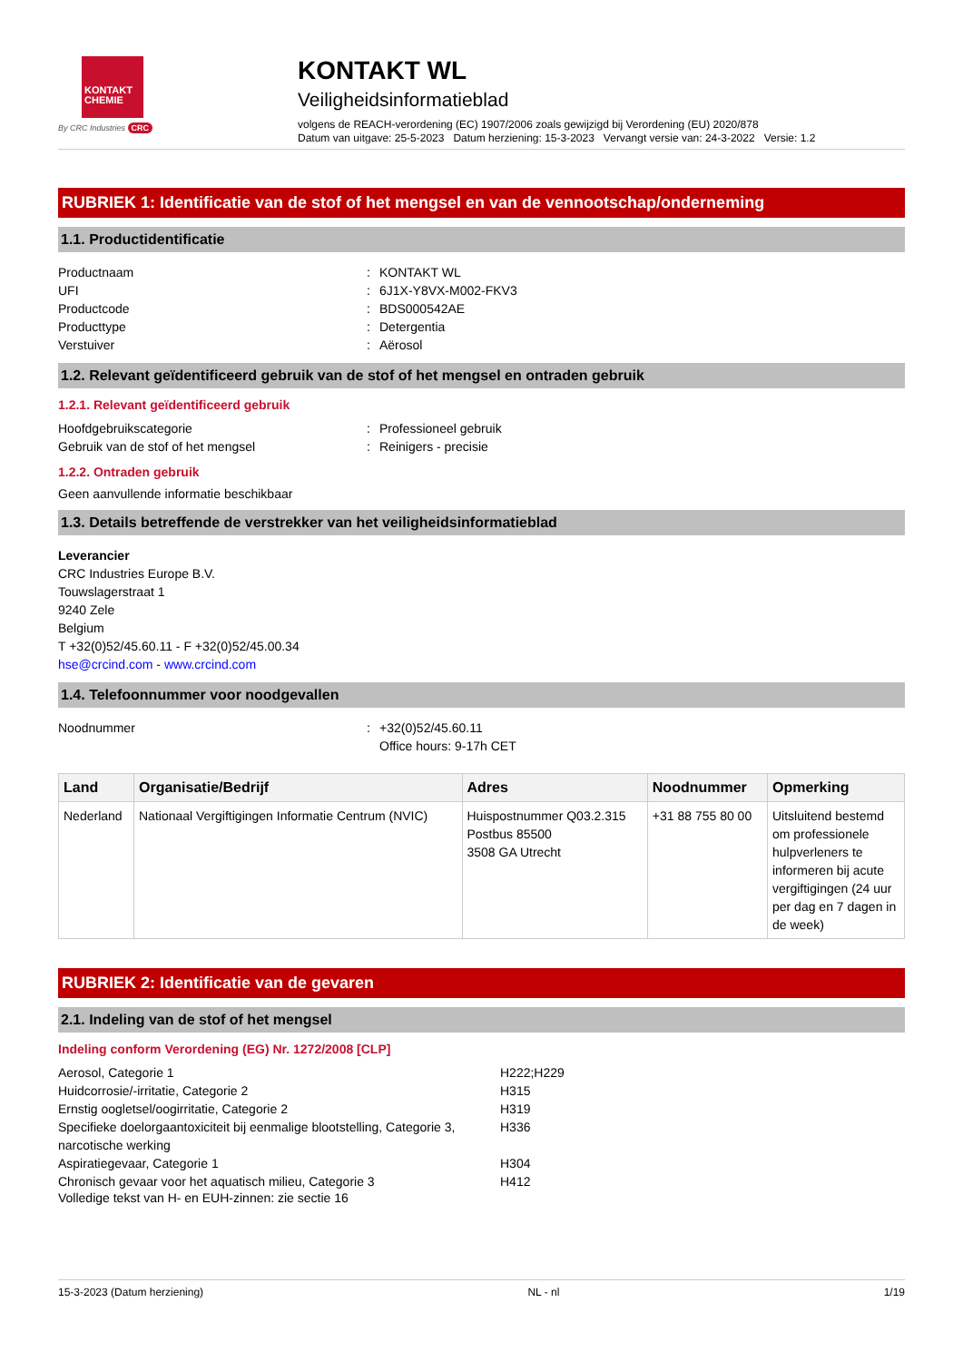KONTAKT
CHEMIE
By CRC Industries CRC
KONTAKT WL
Veiligheidsinformatieblad
volgens de REACH-verordening (EC) 1907/2006 zoals gewijzigd bij Verordening (EU) 2020/878
Datum van uitgave: 25-5-2023 Datum herziening: 15-3-2023 Vervangt versie van: 24-3-2022 Versie: 1.2
RUBRIEK 1: Identificatie van de stof of het mengsel en van de vennootschap/onderneming
1.1. Productidentificatie
Productnaam: KONTAKT WL
UFI: 6J1X-Y8VX-M002-FKV3
Productcode: BDS000542AE
Producttype: Detergentia
Verstuiver: Aërosol
1.2. Relevant geïdentificeerd gebruik van de stof of het mengsel en ontraden gebruik
1.2.1. Relevant geïdentificeerd gebruik
Hoofdgebruikscategorie: Professioneel gebruik
Gebruik van de stof of het mengsel: Reinigers - precisie
1.2.2. Ontraden gebruik
Geen aanvullende informatie beschikbaar
1.3. Details betreffende de verstrekker van het veiligheidsinformatieblad
Leverancier
CRC Industries Europe B.V.
Touwslagerstraat 1
9240 Zele
Belgium
T +32(0)52/45.60.11 - F +32(0)52/45.00.34
hse@crcind.com - www.crcind.com
1.4. Telefoonnummer voor noodgevallen
Noodnummer: +32(0)52/45.60.11
Office hours: 9-17h CET
| Land | Organisatie/Bedrijf | Adres | Noodnummer | Opmerking |
| --- | --- | --- | --- | --- |
| Nederland | Nationaal Vergiftigingen Informatie Centrum (NVIC) | Huispostnummer Q03.2.315 Postbus 85500 3508 GA Utrecht | +31 88 755 80 00 | Uitsluitend bestemd om professionele hulpverleners te informeren bij acute vergiftigingen (24 uur per dag en 7 dagen in de week) |
RUBRIEK 2: Identificatie van de gevaren
2.1. Indeling van de stof of het mengsel
Indeling conform Verordening (EG) Nr. 1272/2008 [CLP]
Aerosol, Categorie 1 H222;H229
Huidcorrosie/-irritatie, Categorie 2 H315
Ernstig oogletsel/oogirritatie, Categorie 2 H319
Specifieke doelorgaantoxiciteit bij eenmalige blootstelling, Categorie 3, narcotische werking H336
Aspiratiegevaar, Categorie 1 H304
Chronisch gevaar voor het aquatisch milieu, Categorie 3 H412
Volledige tekst van H- en EUH-zinnen: zie sectie 16
15-3-2023 (Datum herziening) NL - nl 1/19